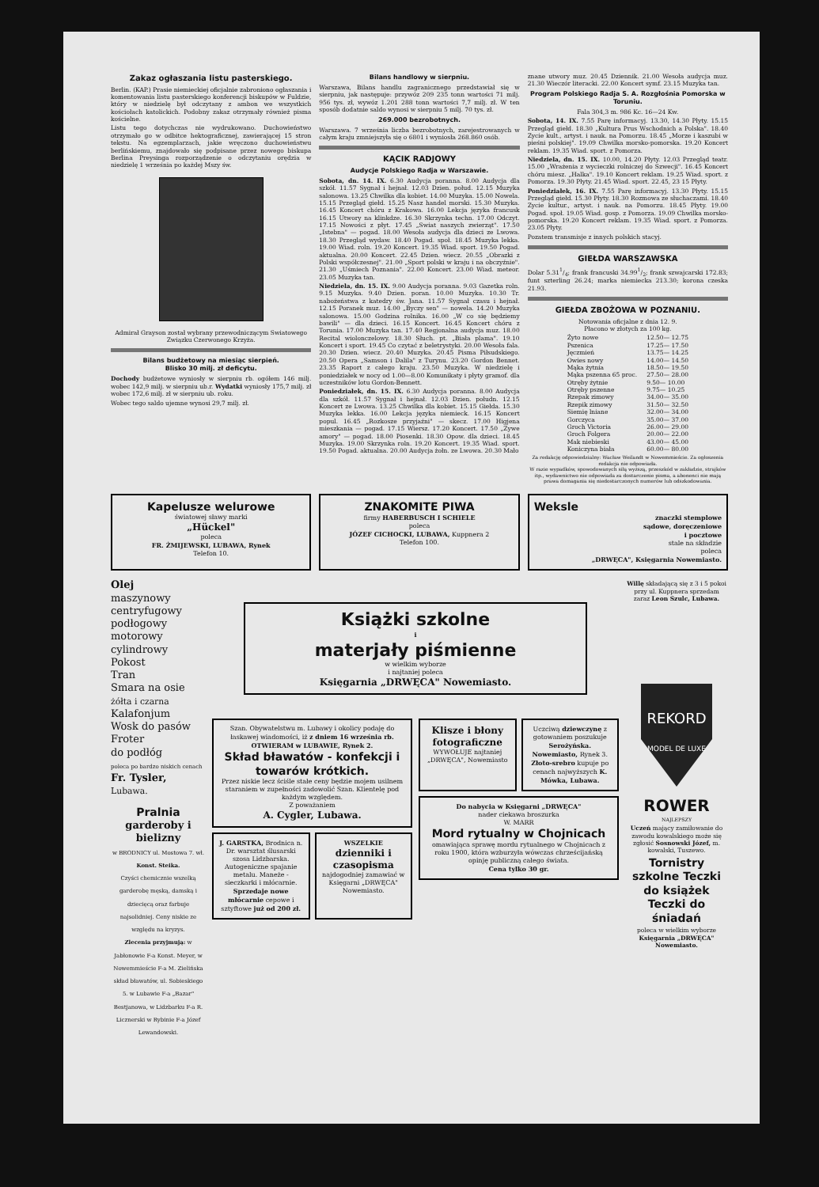Zakaz ogłaszania listu pasterskiego.
Berlin. (KAP.) Prasie niemieckiej oficjalnie zabroniono ogłaszania i komentowania listu pasterskiego konferencji biskupów w Fuldzie, który w niedzielę był odczytany z ambon we wszystkich kościołach katolickich. Podobny zakaz otrzymały również pisma kościelne.
Listu tego dotychczas nie wydrukowano. Duchowieństwo otrzymało go w odbitce hektograficznej, zawierającej 15 stron tekstu. Na egzemplarzach, jakie wręczono duchowieństwu berlińskiemu, znajdowało się podpisane przez nowego biskupa Berlina Preysinga rozporządzenie o odczytaniu orędzia w niedzielę 1 września po każdej Mszy św.
Admirał Grayson został wybrany przewodniczącym Swiatowego Związku Czerwonego Krzyża.
Bilans budżetowy na miesiąc sierpień.
Blisko 30 milj. zł deficytu.
Dochody budżetowe wyniosły w sierpniu rb. ogółem 146 milj. wobec 142,9 milj. w sierpniu ub.r. Wydatki wyniosły 175,7 milj. zł wobec 172,6 milj. zł w sierpniu ub. roku.
Wobec tego saldo ujemne wynosi 29,7 milj. zł.
Bilans handlowy w sierpniu.
Warszawa, Bilans handlu zagranicznego przedstawiał się w sierpniu, jak następuje: przywóz 209 235 tonn wartości 71 milj. 956 tys. zł, wywóz 1.201 288 tonn wartości 7,7 milj. zł. W ten sposób dodatnie saldo wynosi w sierpniu 5 milj. 70 tys. zł.
269.000 bezrobotnych.
Warszawa. 7 września liczba bezrobotnych, zarejestrowanych w całym kraju zmniejszyła się o 6801 i wyniosła 268.860 osób.
KĄCIK RADJOWY
Audycje Polskiego Radja w Warszawie.
Sobota, dn. 14. IX. 6.30 Audycja poranna. 8.00 Audycja dla szkół. 11.57 Sygnał i hejnał. 12.03 Dzien. połud. 12.15 Muzyka salonowa. 13.25 Chwilka dla kobiet. 14.00 Muzyka. 15.00 Nowela. 15.15 Przegląd giełd. 15.25 Nasz handel morski. 15.30 Muzyka. 16.45 Koncert chóru z Krakowa. 16.00 Lekcja języka francusk 16.15 Utwory na klinkdze. 16.30 Skrzynka techn. 17.00 Odczyt. 17.15 Nowości z płyt. 17.45 „Swiat naszych zwierząt". 17.50 „Istebna" — pogad. 18.00 Wesoła audycja dla dzieci ze Lwowa. 18.30 Przegląd wydaw. 18.40 Pogad. społ. 18.45 Muzyka lekka. 19.00 Wiad. roln. 19.20 Koncert. 19.35 Wiad. sport. 19.50 Pogad. aktualna. 20.00 Koncert. 22.45 Dzien. wiecz. 20.55 „Obrazki z Polski współczesnej". 21.00 „Sport polski w kraju i na obczyźnie". 21.30 „Uśmiech Poznania". 22.00 Koncert. 23.00 Wiad. meteor. 23.05 Muzyka tan.
Niedziela, dn. 15. IX. 9.00 Audycja poranna. 9.03 Gazetka roln. 9.15 Muzyka. 9.40 Dzien. poran. 10.00 Muzyka. 10.30 Tr. nabożeństwa z katedry św. Jana. 11.57 Sygnał czasu i hejnał. 12.15 Poranek muz. 14.00 „Byczy sen" — nowela. 14.20 Muzyka salonowa. 15.00 Godzina rolnika. 16.00 „W co się będziemy bawili" — dla dzieci. 16.15 Koncert. 16.45 Koncert chóru z Torunia. 17.00 Muzyka tan. 17.40 Regjonalna audycja muz. 18.00 Recital wiolonczelowy. 18.30 Słuch. pt. „Biała plama". 19.10 Koncert i sport. 19.45 Co czytać z beletrystyki. 20.00 Wesoła fala. 20.30 Dzien. wiecz. 20.40 Muzyka. 20.45 Pisma Piłsudskiego. 20.50 Opera „Samson i Dalila" z Turynu. 23.20 Gordon Bennet. 23.35 Raport z całego kraju. 23.50 Muzyka. W niedzielę i poniedziałek w nocy od 1.00—8.00 Komunikaty i płyty gramof. dla uczestników lotu Gordon-Bennett.
Poniedziałek, dn. 15. IX. 6.30 Audycja poranna. 8.00 Audycja dla szkół. 11.57 Sygnał i hejnał. 12.03 Dzien. połudn. 12.15 Koncert ze Lwowa. 13.25 Chwilka dla kobiet. 15.15 Giełda. 15.30 Muzyka lekka. 16.00 Lekcja języka niemieck. 16.15 Koncert popul. 16.45 „Rozkosze przyjaźni" — skecz. 17.00 Higjena mieszkania — pogad. 17.15 Wiersz. 17.20 Koncert. 17.50 „Zywe amory" — pogad. 18.00 Piosenki. 18.30 Opow. dla dzieci. 18.45 Muzyka. 19.00 Skrzynka roln. 19.20 Koncert. 19.35 Wiad. sport. 19.50 Pogad. aktualna. 20.00 Audycja żołn. ze Lwowa. 20.30 Mało
znane utwory muz. 20.45 Dziennik. 21.00 Wesoła audycja muz. 21.30 Wieczór literacki. 22.00 Koncert symf. 23.15 Muzyka tan.
Program Polskiego Radja S. A. Rozgłośnia Pomorska w Toruniu.
Fala 304,3 m. 986 Kc. 16—24 Kw.
Sobota, 14. IX. 7.55 Parę informacyj. 13.30, 14.30 Płyty. 15.15 Przegląd giełd. 18.30 „Kultura Prus Wschodnich a Polska". 18.40 Zycie kult., artyst. i nauk. na Pomorzu. 18.45 „Morze i kaszubi w pieśni polskiej". 19.09 Chwilka morsko-pomorska. 19.20 Koncert reklam. 19.35 Wiad. sport. z Pomorza.
Niedziela, dn. 15. IX. 10.00, 14.20 Płyty. 12.03 Przegląd teatr. 15.00 „Wrażenia z wycieczki rolniczej do Szwecji". 16.45 Koncert chóru miesz. „Halka". 19.10 Koncert reklam. 19.25 Wiad. sport. z Pomorza. 19.30 Płyty. 21.45 Wiad. sport. 22.45, 23 15 Płyty.
Poniedziałek, 16. IX. 7.55 Parę informacyj. 13.30 Płyty. 15.15 Przegląd giełd. 15.30 Płyty. 18.30 Rozmowa ze słuchaczami. 18.40 Zycie kultur., artyst. i nauk. na Pomorzu. 18.45 Płyty. 19.00 Pogad. społ. 19.05 Wiad. gosp. z Pomorza. 19.09 Chwilka morsko-pomorska. 19.20 Koncert reklam. 19.35 Wiad. sport. z Pomorza. 23.05 Płyty.
Pozatem transmisje z innych polskich stacyj.
GIEŁDA WARSZAWSKA
Dolar 5.311/4; frank francuski 34.991/2; frank szwajcarski 172.83; funt szterling 26.24; marka niemiecka 213.30; korona czeska 21.93.
GIEŁDA ZBOŻOWA W POZNANIU.
Notowania oficjalne z dnia 12. 9.
Płacono w złotych za 100 kg.
| Żyto nowe | 12.50— 12.75 |
| Pszenica | 17.25— 17.50 |
| Jęczmień | 13.75— 14.25 |
| Owies nowy | 14.00— 14.50 |
| Mąka żytnia | 18.50— 19.50 |
| Mąka pszenna 65 proc. | 27.50— 28.00 |
| Otręby żytnie | 9.50— 10.00 |
| Otręby pszenne | 9.75— 10.25 |
| Rzepak zimowy | 34.00— 35.00 |
| Rzepik zimowy | 31.50— 32.50 |
| Siemię lniane | 32.00— 34.00 |
| Gorczyca | 35.00— 37.00 |
| Groch Victoria | 26.00— 29.00 |
| Groch Folgera | 20.00— 22.00 |
| Mak niebieski | 43.00— 45.00 |
| Koniczyna biała | 60.00— 80.00 |
Za redakcję odpowiedzialny: Wacław Weilandt w Nowemmieście. Za ogłoszenia redakcja nie odpowiada.
W razie wypadków, spowodowanych siłą wyższą, przeszkód w zakładzie, strajków itp., wydawnictwo nie odpowiada za dostarczenie pisma, a abonenci nie mają prawa domagania się niedostarczonych numerów lub odszkodowania.
Kapelusze welurowe
światowej sławy marki
„Hückel"
poleca
FR. ŻMIJEWSKI, LUBAWA, Rynek
Telefon 10.
ZNAKOMITE PIWA
firmy HABERBUSCH I SCHIELE
poleca
JÓZEF CICHOCKI, LUBAWA, Kuppnera 2
Telefon 100.
Weksle
znaczki stemplowe
sądowe, doręczeniowe
i pocztowe
stale na składzie
poleca
„DRWĘCA", Księgarnia Nowemiasto.
Olej
maszynowy
centryfugowy
podłogowy
motorowy
cylindrowy
Pokost
Tran
Smara na osie
żółta i czarna
Kalafonjum
Wosk do pasów
Froter
do podłóg
poleca po bardzo niskich cenach
Fr. Tysler, Lubawa.
Pralnia
garderoby i bielizny
w BRODNICY ul. Mostowa 7. wł. Konst. Steika.
Czyści chemicznie wszelką garderobę męską, damską i dziecięcą oraz farbuje najsolidniej. Ceny niskie ze względu na kryzys.
Zlecenia przyjmują: w Jabłonowie F-a Konst. Meyer, w Nowemmieście F-a M. Zielińska skład bławatów, ul. Sobieskiego 5. w Lubawie F-a „Bazar" Bestjanowa, w Lidzbarku F-a R. Licznerski w Rybinie F-a Józef Lewandowski.
Książki szkolne
i
materjały piśmienne
w wielkim wyborze
i najtaniej poleca
Księgarnia „DRWĘCA" Nowemiasto.
Szan. Obywatelstwu m. Lubawy i okolicy podaję do łaskawej wiadomości, iż z dniem 16 września rb. OTWIERAM w LUBAWIE, Rynek 2.
Skład bławatów - konfekcji i towarów krótkich.
Przez niskie lecz ściśle stałe ceny będzie mojem usilnem staraniem w zupełności zadowolić Szan. Klientelę pod każdym względem.
Z poważaniem
A. Cygler, Lubawa.
J. GARSTKA, Brodnica n. Dr. warsztat ślusarski szosa Lidzbarska. Autogeniczne spajanie metalu. Maneże - sieczkarki i młócarnie. Sprzedaje nowe młócarnie cepowe i sztyftowe już od 200 zł.
WSZELKIE
dzienniki i czasopisma
najdogodniej zamawiać w Księgarni „DRWĘCA" Nowemiasto.
Klisze i błony fotograficzne
WYWOŁUJE najtaniej „DRWĘCA", Nowemiasto
Uczciwą dziewczynę z gotowaniem poszukuje Serożyńska. Nowemiasto, Rynek 3.
Złoto-srebro kupuje po cenach najwyższych K. Mówka, Lubawa.
Do nabycia w Księgarni „DRWĘCA"
nader ciekawa broszurka
W. MARR
Mord rytualny w Chojnicach
omawiająca sprawę mordu rytualnego w Chojnicach z roku 1900, która wzburzyła wówczas chrześcijańską opinję publiczną całego świata.
Cena tylko 30 gr.
Willę składającą się z 3 i 5 pokoi przy ul. Kuppnera sprzedam zaraz Leon Szulc, Lubawa.
REKORD
MODEL DE LUXE
ROWER
NAJLEPSZY
Uczeń mający zamiłowanie do zawodu kowalskiego może się zgłosić Sosnowski Józef, m. kowalski, Tuszewo.
Tornistry szkolne Teczki do książek Teczki do śniadań
poleca w wielkim wyborze Księgarnia „DRWĘCA" Nowemiasto.